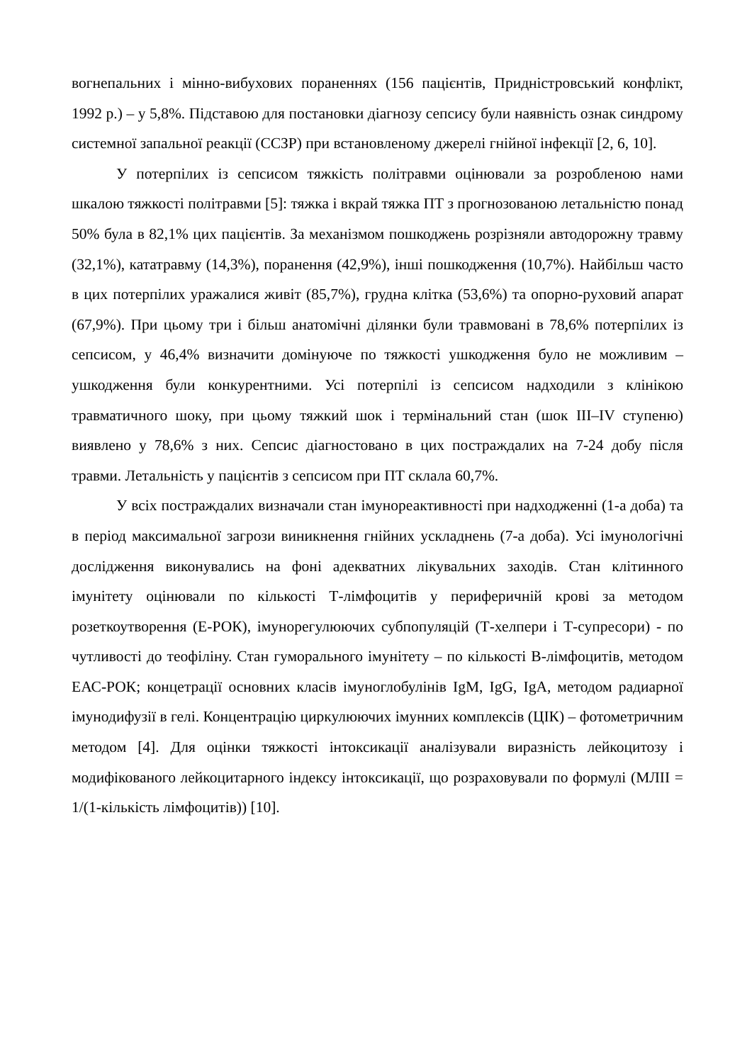вогнепальних і мінно-вибухових пораненнях (156 пацієнтів, Придністровський конфлікт, 1992 р.) – у 5,8%. Підставою для постановки діагнозу сепсису були наявність ознак синдрому системної запальної реакції (ССЗР) при встановленому джерелі гнійної інфекції [2, 6, 10].
У потерпілих із сепсисом тяжкість політравми оцінювали за розробленою нами шкалою тяжкості політравми [5]: тяжка і вкрай тяжка ПТ з прогнозованою летальністю понад 50% була в 82,1% цих пацієнтів. За механізмом пошкоджень розрізняли автодорожну травму (32,1%), кататравму (14,3%), поранення (42,9%), інші пошкодження (10,7%). Найбільш часто в цих потерпілих уражалися живіт (85,7%), грудна клітка (53,6%) та опорно-руховий апарат (67,9%). При цьому три і більш анатомічні ділянки були травмовані в 78,6% потерпілих із сепсисом, у 46,4% визначити домінуюче по тяжкості ушкодження було не можливим – ушкодження були конкурентними. Усі потерпілі із сепсисом надходили з клінікою травматичного шоку, при цьому тяжкий шок і термінальний стан (шок III–IV ступеню) виявлено у 78,6% з них. Сепсис діагностовано в цих постраждалих на 7-24 добу після травми. Летальність у пацієнтів з сепсисом при ПТ склала 60,7%.
У всіх постраждалих визначали стан імунореактивності при надходженні (1-а доба) та в період максимальної загрози виникнення гнійних ускладнень (7-а доба). Усі імунологічні дослідження виконувались на фоні адекватних лікувальних заходів. Стан клітинного імунітету оцінювали по кількості Т-лімфоцитів у периферичній крові за методом розеткоутворення (Е-РОК), імунорегулюючих субпопуляцій (Т-хелпери і Т-супресори) - по чутливості до теофіліну. Стан гуморального імунітету – по кількості В-лімфоцитів, методом ЕАС-РОК; концетрації основних класів імуноглобулінів IgM, IgG, IgA, методом радиарної імунодифузії в гелі. Концентрацію циркулюючих імунних комплексів (ЦІК) – фотометричним методом [4]. Для оцінки тяжкості інтоксикації аналізували виразність лейкоцитозу і модифікованого лейкоцитарного індексу інтоксикації, що розраховували по формулі (МЛІІ = 1/(1-кількість лімфоцитів)) [10].